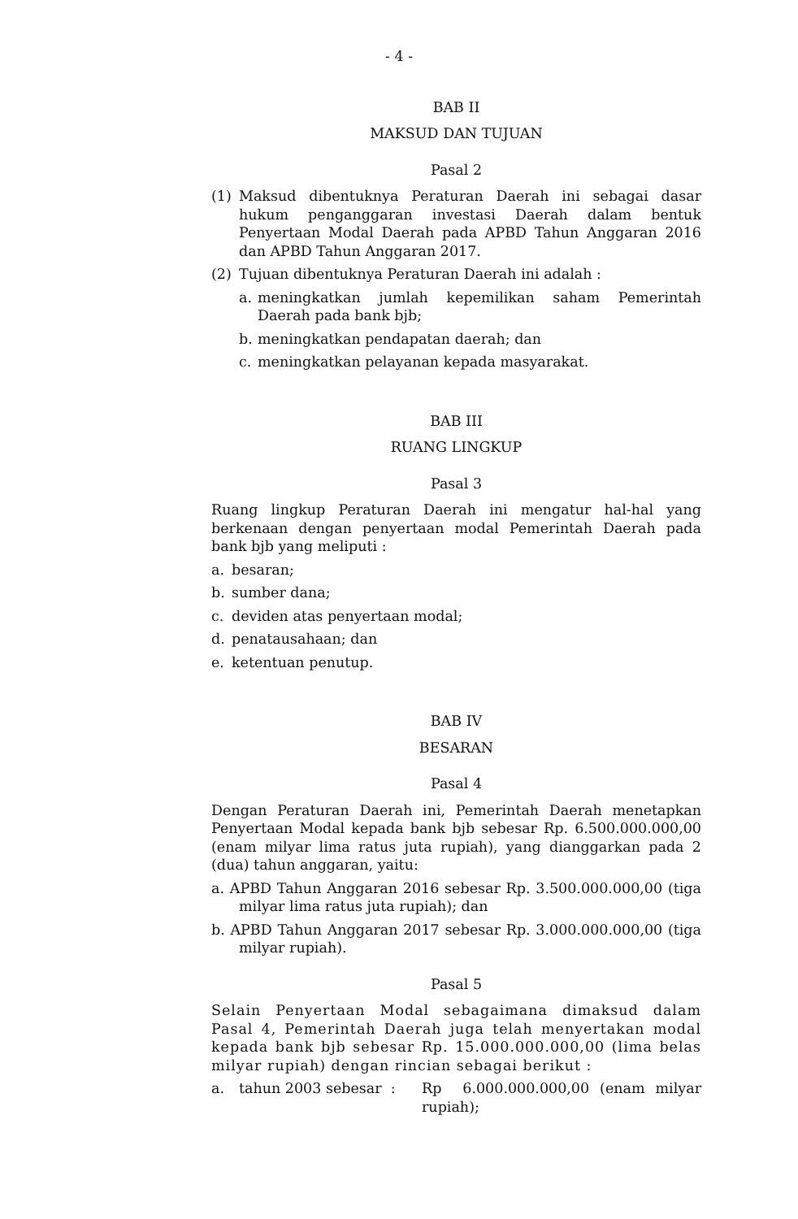- 4 -
BAB II
MAKSUD DAN TUJUAN
Pasal 2
(1) Maksud dibentuknya Peraturan Daerah ini sebagai dasar hukum penganggaran investasi Daerah dalam bentuk Penyertaan Modal Daerah pada APBD Tahun Anggaran 2016 dan APBD Tahun Anggaran 2017.
(2) Tujuan dibentuknya Peraturan Daerah ini adalah :
a. meningkatkan jumlah kepemilikan saham Pemerintah Daerah pada bank bjb;
b. meningkatkan pendapatan daerah; dan
c. meningkatkan pelayanan kepada masyarakat.
BAB III
RUANG LINGKUP
Pasal 3
Ruang lingkup Peraturan Daerah ini mengatur hal-hal yang berkenaan dengan penyertaan modal Pemerintah Daerah pada bank bjb yang meliputi :
a. besaran;
b. sumber dana;
c. deviden atas penyertaan modal;
d. penatausahaan; dan
e. ketentuan penutup.
BAB IV
BESARAN
Pasal 4
Dengan Peraturan Daerah ini, Pemerintah Daerah menetapkan Penyertaan Modal kepada bank bjb sebesar Rp. 6.500.000.000,00 (enam milyar lima ratus juta rupiah), yang dianggarkan pada 2 (dua) tahun anggaran, yaitu:
a. APBD Tahun Anggaran 2016 sebesar Rp. 3.500.000.000,00 (tiga milyar lima ratus juta rupiah); dan
b. APBD Tahun Anggaran 2017 sebesar Rp. 3.000.000.000,00 (tiga milyar rupiah).
Pasal 5
Selain Penyertaan Modal sebagaimana dimaksud dalam Pasal 4, Pemerintah Daerah juga telah menyertakan modal kepada bank bjb sebesar Rp. 15.000.000.000,00 (lima belas milyar rupiah) dengan rincian sebagai berikut :
a. tahun 2003 sebesar : Rp 6.000.000.000,00 (enam milyar rupiah);